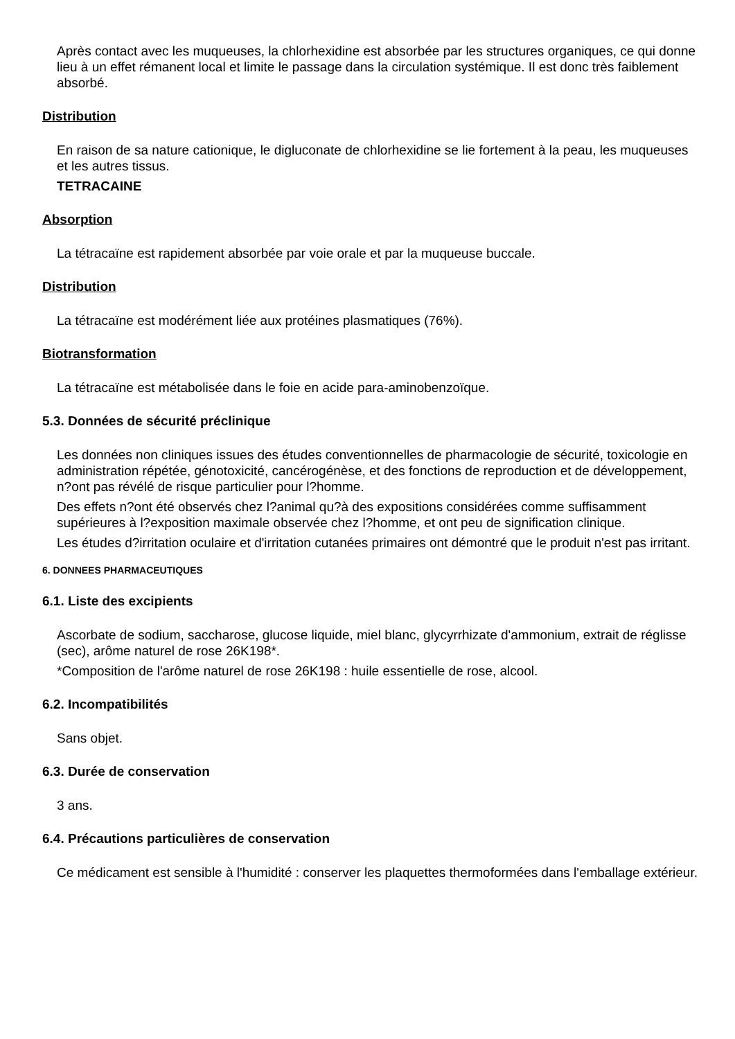Après contact avec les muqueuses, la chlorhexidine est absorbée par les structures organiques, ce qui donne lieu à un effet rémanent local et limite le passage dans la circulation systémique. Il est donc très faiblement absorbé.
Distribution
En raison de sa nature cationique, le digluconate de chlorhexidine se lie fortement à la peau, les muqueuses et les autres tissus.
TETRACAINE
Absorption
La tétracaïne est rapidement absorbée par voie orale et par la muqueuse buccale.
Distribution
La tétracaïne est modérément liée aux protéines plasmatiques (76%).
Biotransformation
La tétracaïne est métabolisée dans le foie en acide para-aminobenzoïque.
5.3. Données de sécurité préclinique
Les données non cliniques issues des études conventionnelles de pharmacologie de sécurité, toxicologie en administration répétée, génotoxicité, cancérogénèse, et des fonctions de reproduction et de développement, n?ont pas révélé de risque particulier pour l?homme.
Des effets n?ont été observés chez l?animal qu?à des expositions considérées comme suffisamment supérieures à l?exposition maximale observée chez l?homme, et ont peu de signification clinique.
Les études d?irritation oculaire et d'irritation cutanées primaires ont démontré que le produit n'est pas irritant.
6. DONNEES PHARMACEUTIQUES
6.1. Liste des excipients
Ascorbate de sodium, saccharose, glucose liquide, miel blanc, glycyrrhizate d'ammonium, extrait de réglisse (sec), arôme naturel de rose 26K198*.
*Composition de l'arôme naturel de rose 26K198 : huile essentielle de rose, alcool.
6.2. Incompatibilités
Sans objet.
6.3. Durée de conservation
3 ans.
6.4. Précautions particulières de conservation
Ce médicament est sensible à l'humidité : conserver les plaquettes thermoformées dans l'emballage extérieur.